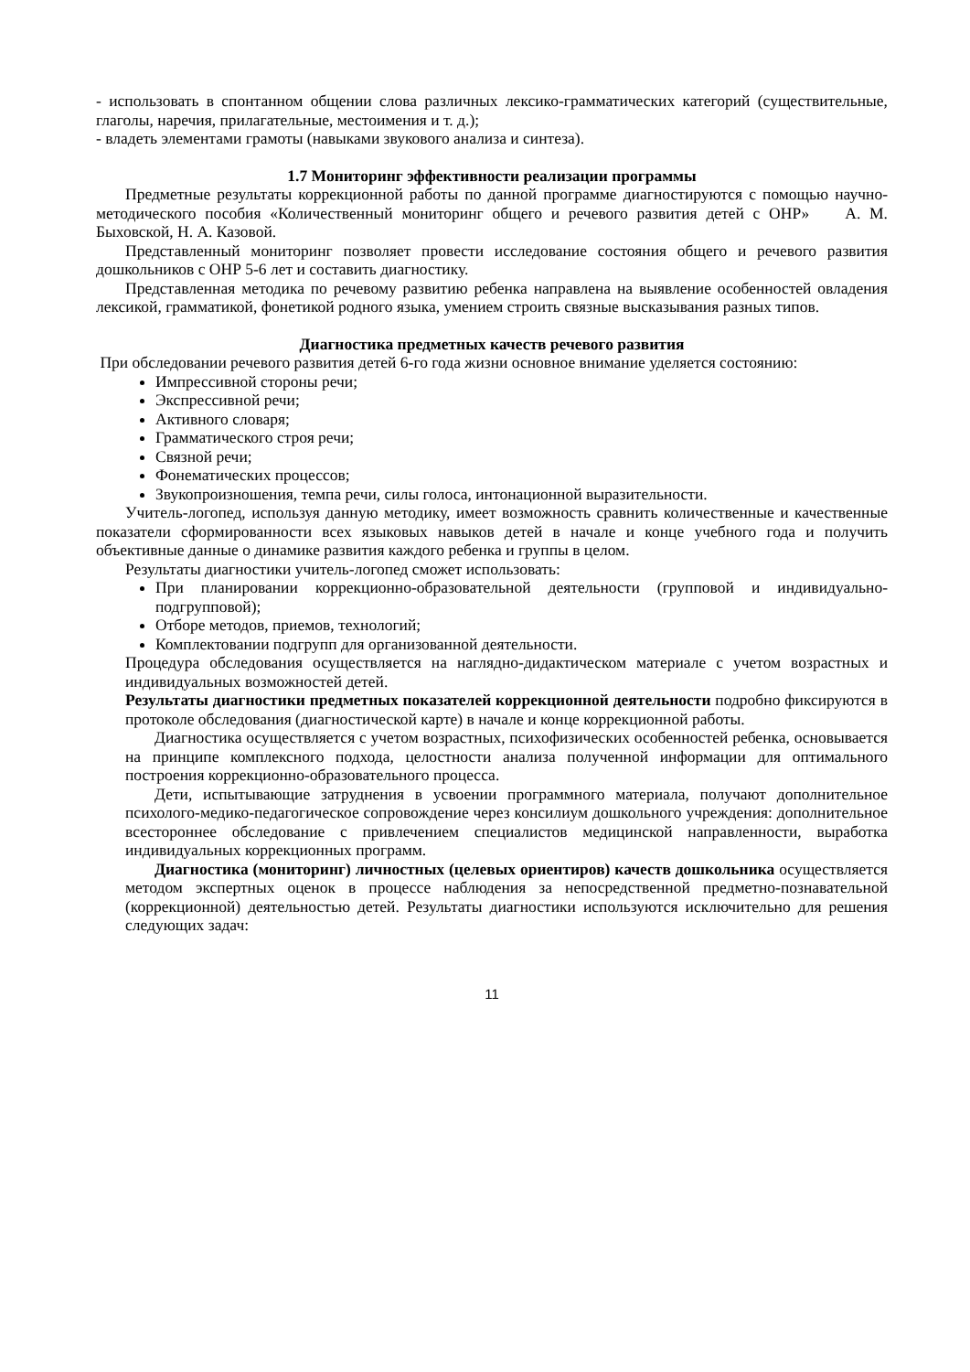- использовать в спонтанном общении слова различных лексико-грамматических категорий (существительные, глаголы, наречия, прилагательные, местоимения и т. д.);
- владеть элементами грамоты (навыками звукового анализа и синтеза).
1.7 Мониторинг эффективности реализации программы
Предметные результаты коррекционной работы по данной программе диагностируются с помощью научно-методического пособия «Количественный мониторинг общего и речевого развития детей с ОНР» А. М. Быховской, Н. А. Казовой.
Представленный мониторинг позволяет провести исследование состояния общего и речевого развития дошкольников с ОНР 5-6 лет и составить диагностику.
Представленная методика по речевому развитию ребенка направлена на выявление особенностей овладения лексикой, грамматикой, фонетикой родного языка, умением строить связные высказывания разных типов.
Диагностика предметных качеств речевого развития
При обследовании речевого развития детей 6-го года жизни основное внимание уделяется состоянию:
Импрессивной стороны речи;
Экспрессивной речи;
Активного словаря;
Грамматического строя речи;
Связной речи;
Фонематических процессов;
Звукопроизношения, темпа речи, силы голоса, интонационной выразительности.
Учитель-логопед, используя данную методику, имеет возможность сравнить количественные и качественные показатели сформированности всех языковых навыков детей в начале и конце учебного года и получить объективные данные о динамике развития каждого ребенка и группы в целом.
Результаты диагностики учитель-логопед сможет использовать:
При планировании коррекционно-образовательной деятельности (групповой и индивидуально-подгрупповой);
Отборе методов, приемов, технологий;
Комплектовании подгрупп для организованной деятельности.
Процедура обследования осуществляется на наглядно-дидактическом материале с учетом возрастных и индивидуальных возможностей детей.
Результаты диагностики предметных показателей коррекционной деятельности подробно фиксируются в протоколе обследования (диагностической карте) в начале и конце коррекционной работы.
Диагностика осуществляется с учетом возрастных, психофизических особенностей ребенка, основывается на принципе комплексного подхода, целостности анализа полученной информации для оптимального построения коррекционно-образовательного процесса.
Дети, испытывающие затруднения в усвоении программного материала, получают дополнительное психолого-медико-педагогическое сопровождение через консилиум дошкольного учреждения: дополнительное всестороннее обследование с привлечением специалистов медицинской направленности, выработка индивидуальных коррекционных программ.
Диагностика (мониторинг) личностных (целевых ориентиров) качеств дошкольника осуществляется методом экспертных оценок в процессе наблюдения за непосредственной предметно-познавательной (коррекционной) деятельностью детей. Результаты диагностики используются исключительно для решения следующих задач:
11